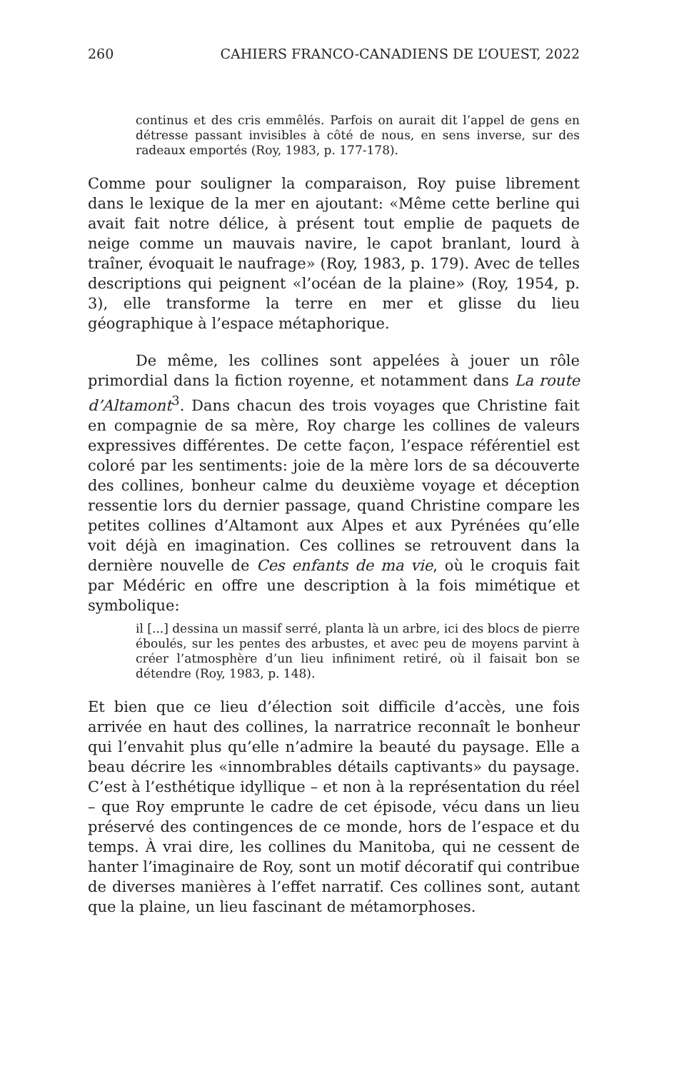260 CAHIERS FRANCO-CANADIENS DE L’OUEST, 2022
continus et des cris emmêlés. Parfois on aurait dit l’appel de gens en détresse passant invisibles à côté de nous, en sens inverse, sur des radeaux emportés (Roy, 1983, p. 177-178).
Comme pour souligner la comparaison, Roy puise librement dans le lexique de la mer en ajoutant: «Même cette berline qui avait fait notre délice, à présent tout emplie de paquets de neige comme un mauvais navire, le capot branlant, lourd à traîner, évoquait le naufrage» (Roy, 1983, p. 179). Avec de telles descriptions qui peignent «l’océan de la plaine» (Roy, 1954, p. 3), elle transforme la terre en mer et glisse du lieu géographique à l’espace métaphorique.
De même, les collines sont appelées à jouer un rôle primordial dans la fiction royenne, et notamment dans La route d’Altamont<sup>3</sup>. Dans chacun des trois voyages que Christine fait en compagnie de sa mère, Roy charge les collines de valeurs expressives différentes. De cette façon, l’espace référentiel est coloré par les sentiments: joie de la mère lors de sa découverte des collines, bonheur calme du deuxième voyage et déception ressentie lors du dernier passage, quand Christine compare les petites collines d’Altamont aux Alpes et aux Pyrénées qu’elle voit déjà en imagination. Ces collines se retrouvent dans la dernière nouvelle de Ces enfants de ma vie, où le croquis fait par Médéric en offre une description à la fois mimétique et symbolique:
il [...] dessina un massif serré, planta là un arbre, ici des blocs de pierre éboulés, sur les pentes des arbustes, et avec peu de moyens parvint à créer l’atmosphère d’un lieu infiniment retiré, où il faisait bon se détendre (Roy, 1983, p. 148).
Et bien que ce lieu d’élection soit difficile d’accès, une fois arrivée en haut des collines, la narratrice reconnaît le bonheur qui l’envahit plus qu’elle n’admire la beauté du paysage. Elle a beau décrire les «innombrables détails captivants» du paysage. C’est à l’esthétique idyllique – et non à la représentation du réel – que Roy emprunte le cadre de cet épisode, vécu dans un lieu préservé des contingences de ce monde, hors de l’espace et du temps. À vrai dire, les collines du Manitoba, qui ne cessent de hanter l’imaginaire de Roy, sont un motif décoratif qui contribue de diverses manières à l’effet narratif. Ces collines sont, autant que la plaine, un lieu fascinant de métamorphoses.